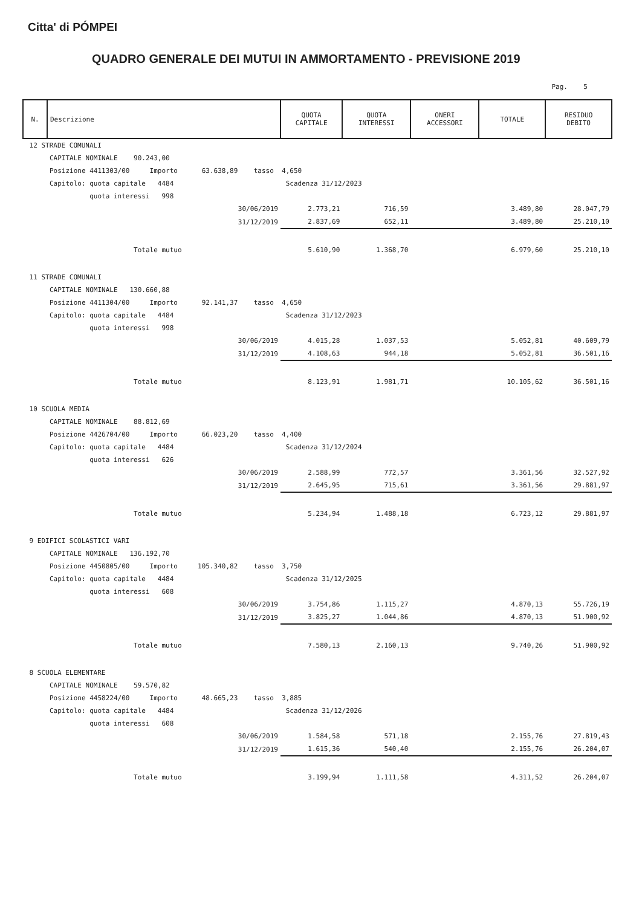Citta' di PÓMPEI
QUADRO GENERALE DEI MUTUI IN AMMORTAMENTO - PREVISIONE 2019
Pag. 5
| N. | Descrizione | QUOTA CAPITALE | QUOTA INTERESSI | ONERI ACCESSORI | TOTALE | RESIDUO DEBITO |
| --- | --- | --- | --- | --- | --- | --- |
| 12 STRADE COMUNALI | | | | | | |
| | CAPITALE NOMINALE 90.243,00 | | | | | |
| | Posizione 4411303/00 Importo 63.638,89 tasso 4,650 | | | | | |
| | Capitolo: quota capitale 4484 Scadenza 31/12/2023 | | | | | |
| | quota interessi 998 | | | | | |
| | 30/06/2019 | 2.773,21 | 716,59 | | 3.489,80 | 28.047,79 |
| | 31/12/2019 | 2.837,69 | 652,11 | | 3.489,80 | 25.210,10 |
| | Totale mutuo | 5.610,90 | 1.368,70 | | 6.979,60 | 25.210,10 |
| 11 STRADE COMUNALI | | | | | | |
| | CAPITALE NOMINALE 130.660,88 | | | | | |
| | Posizione 4411304/00 Importo 92.141,37 tasso 4,650 | | | | | |
| | Capitolo: quota capitale 4484 Scadenza 31/12/2023 | | | | | |
| | quota interessi 998 | | | | | |
| | 30/06/2019 | 4.015,28 | 1.037,53 | | 5.052,81 | 40.609,79 |
| | 31/12/2019 | 4.108,63 | 944,18 | | 5.052,81 | 36.501,16 |
| | Totale mutuo | 8.123,91 | 1.981,71 | | 10.105,62 | 36.501,16 |
| 10 SCUOLA MEDIA | | | | | | |
| | CAPITALE NOMINALE 88.812,69 | | | | | |
| | Posizione 4426704/00 Importo 66.023,20 tasso 4,400 | | | | | |
| | Capitolo: quota capitale 4484 Scadenza 31/12/2024 | | | | | |
| | quota interessi 626 | | | | | |
| | 30/06/2019 | 2.588,99 | 772,57 | | 3.361,56 | 32.527,92 |
| | 31/12/2019 | 2.645,95 | 715,61 | | 3.361,56 | 29.881,97 |
| | Totale mutuo | 5.234,94 | 1.488,18 | | 6.723,12 | 29.881,97 |
| 9 EDIFICI SCOLASTICI VARI | | | | | | |
| | CAPITALE NOMINALE 136.192,70 | | | | | |
| | Posizione 4450805/00 Importo 105.340,82 tasso 3,750 | | | | | |
| | Capitolo: quota capitale 4484 Scadenza 31/12/2025 | | | | | |
| | quota interessi 608 | | | | | |
| | 30/06/2019 | 3.754,86 | 1.115,27 | | 4.870,13 | 55.726,19 |
| | 31/12/2019 | 3.825,27 | 1.044,86 | | 4.870,13 | 51.900,92 |
| | Totale mutuo | 7.580,13 | 2.160,13 | | 9.740,26 | 51.900,92 |
| 8 SCUOLA ELEMENTARE | | | | | | |
| | CAPITALE NOMINALE 59.570,82 | | | | | |
| | Posizione 4458224/00 Importo 48.665,23 tasso 3,885 | | | | | |
| | Capitolo: quota capitale 4484 Scadenza 31/12/2026 | | | | | |
| | quota interessi 608 | | | | | |
| | 30/06/2019 | 1.584,58 | 571,18 | | 2.155,76 | 27.819,43 |
| | 31/12/2019 | 1.615,36 | 540,40 | | 2.155,76 | 26.204,07 |
| | Totale mutuo | 3.199,94 | 1.111,58 | | 4.311,52 | 26.204,07 |